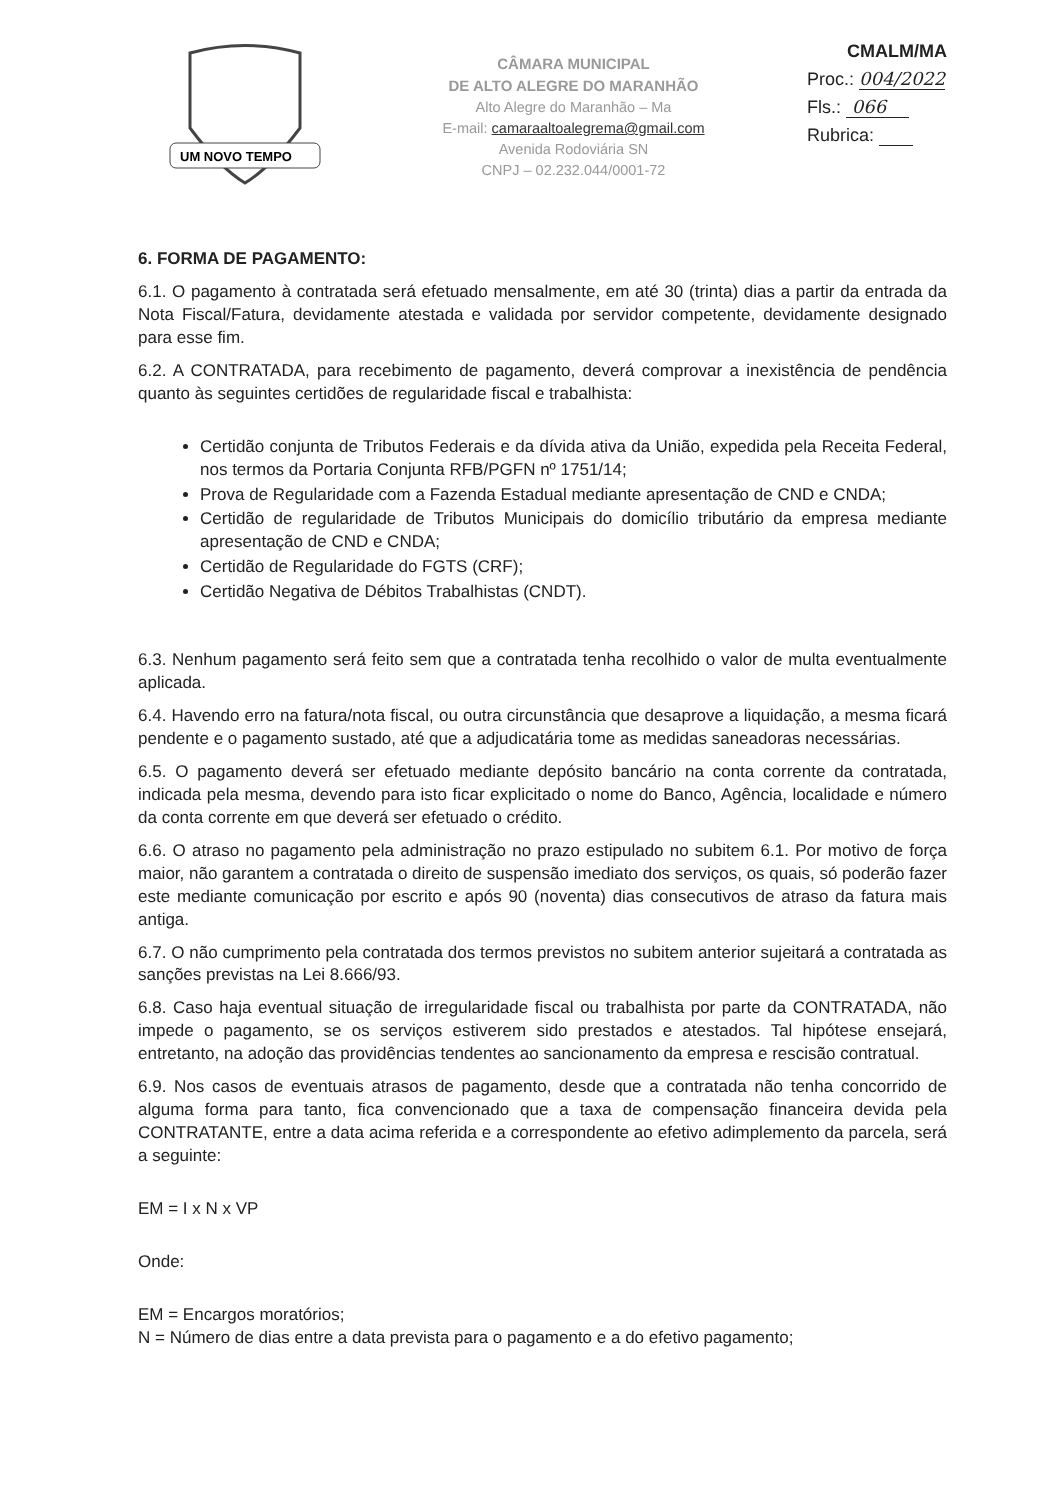UM NOVO TEMPO
CÂMARA MUNICIPAL
DE ALTO ALEGRE DO MARANHÃO
Alto Alegre do Maranhão – Ma
E-mail: camaraaltoalegrema@gmail.com
Avenida Rodoviária SN
CNPJ – 02.232.044/0001-72
CMALM/MA
Proc.: 004/2022
Fls.: 066
Rubrica:
6. FORMA DE PAGAMENTO:
6.1. O pagamento à contratada será efetuado mensalmente, em até 30 (trinta) dias a partir da entrada da Nota Fiscal/Fatura, devidamente atestada e validada por servidor competente, devidamente designado para esse fim.
6.2. A CONTRATADA, para recebimento de pagamento, deverá comprovar a inexistência de pendência quanto às seguintes certidões de regularidade fiscal e trabalhista:
Certidão conjunta de Tributos Federais e da dívida ativa da União, expedida pela Receita Federal, nos termos da Portaria Conjunta RFB/PGFN nº 1751/14;
Prova de Regularidade com a Fazenda Estadual mediante apresentação de CND e CNDA;
Certidão de regularidade de Tributos Municipais do domicílio tributário da empresa mediante apresentação de CND e CNDA;
Certidão de Regularidade do FGTS (CRF);
Certidão Negativa de Débitos Trabalhistas (CNDT).
6.3. Nenhum pagamento será feito sem que a contratada tenha recolhido o valor de multa eventualmente aplicada.
6.4. Havendo erro na fatura/nota fiscal, ou outra circunstância que desaprove a liquidação, a mesma ficará pendente e o pagamento sustado, até que a adjudicatária tome as medidas saneadoras necessárias.
6.5. O pagamento deverá ser efetuado mediante depósito bancário na conta corrente da contratada, indicada pela mesma, devendo para isto ficar explicitado o nome do Banco, Agência, localidade e número da conta corrente em que deverá ser efetuado o crédito.
6.6. O atraso no pagamento pela administração no prazo estipulado no subitem 6.1. Por motivo de força maior, não garantem a contratada o direito de suspensão imediato dos serviços, os quais, só poderão fazer este mediante comunicação por escrito e após 90 (noventa) dias consecutivos de atraso da fatura mais antiga.
6.7. O não cumprimento pela contratada dos termos previstos no subitem anterior sujeitará a contratada as sanções previstas na Lei 8.666/93.
6.8. Caso haja eventual situação de irregularidade fiscal ou trabalhista por parte da CONTRATADA, não impede o pagamento, se os serviços estiverem sido prestados e atestados. Tal hipótese ensejará, entretanto, na adoção das providências tendentes ao sancionamento da empresa e rescisão contratual.
6.9. Nos casos de eventuais atrasos de pagamento, desde que a contratada não tenha concorrido de alguma forma para tanto, fica convencionado que a taxa de compensação financeira devida pela CONTRATANTE, entre a data acima referida e a correspondente ao efetivo adimplemento da parcela, será a seguinte:
EM = I x N x VP
Onde:
EM = Encargos moratórios;
N = Número de dias entre a data prevista para o pagamento e a do efetivo pagamento;